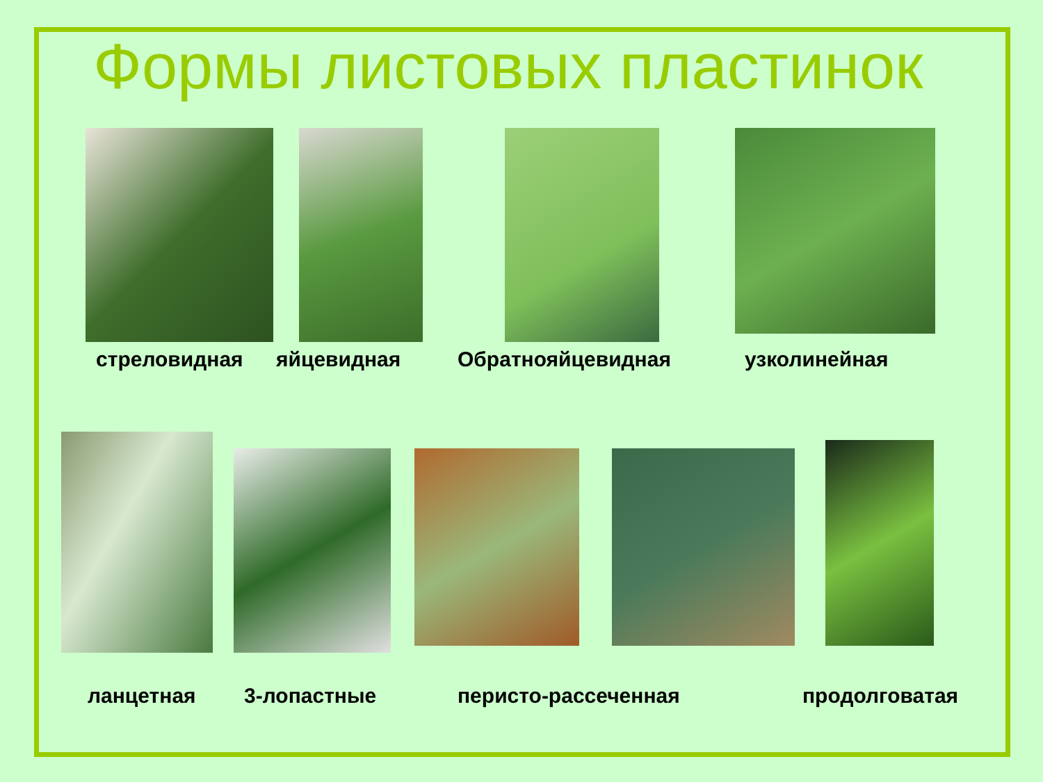Формы листовых пластинок
стреловидная яйцевидная Обратнояйцевидная узколинейная
ланцетная 3-лопастные перисто-рассеченная продолговатая